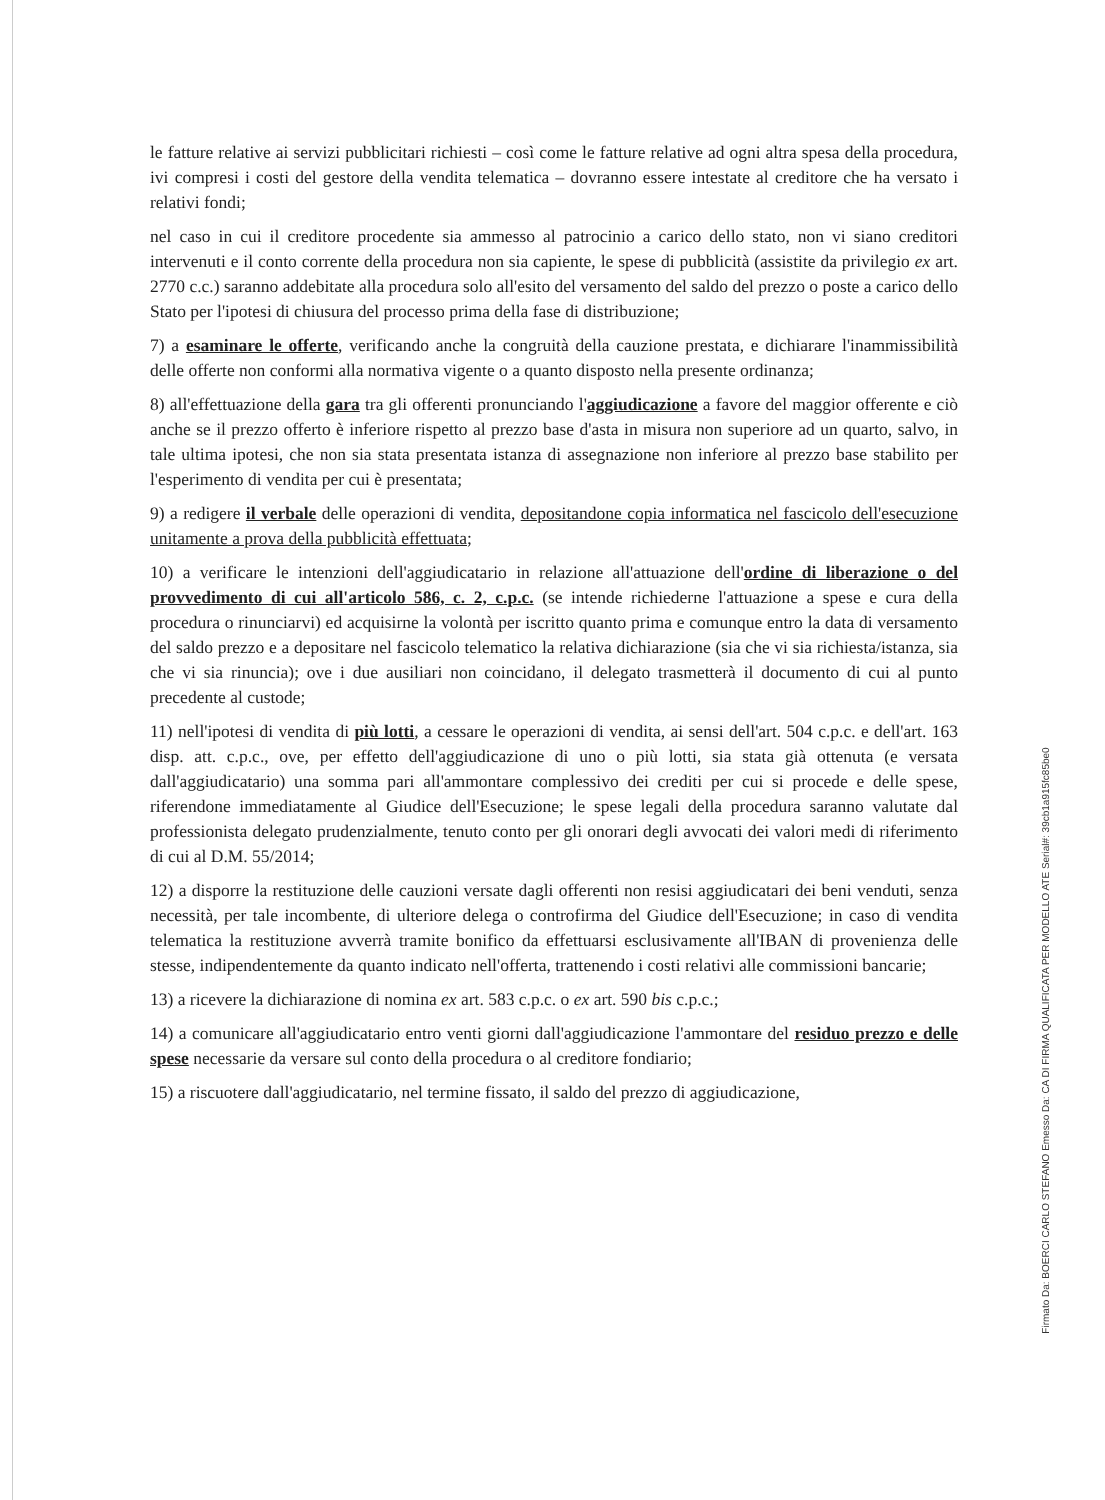le fatture relative ai servizi pubblicitari richiesti – così come le fatture relative ad ogni altra spesa della procedura, ivi compresi i costi del gestore della vendita telematica – dovranno essere intestate al creditore che ha versato i relativi fondi;
nel caso in cui il creditore procedente sia ammesso al patrocinio a carico dello stato, non vi siano creditori intervenuti e il conto corrente della procedura non sia capiente, le spese di pubblicità (assistite da privilegio ex art. 2770 c.c.) saranno addebitate alla procedura solo all'esito del versamento del saldo del prezzo o poste a carico dello Stato per l'ipotesi di chiusura del processo prima della fase di distribuzione;
7) a esaminare le offerte, verificando anche la congruità della cauzione prestata, e dichiarare l'inammissibilità delle offerte non conformi alla normativa vigente o a quanto disposto nella presente ordinanza;
8) all'effettuazione della gara tra gli offerenti pronunciando l'aggiudicazione a favore del maggior offerente e ciò anche se il prezzo offerto è inferiore rispetto al prezzo base d'asta in misura non superiore ad un quarto, salvo, in tale ultima ipotesi, che non sia stata presentata istanza di assegnazione non inferiore al prezzo base stabilito per l'esperimento di vendita per cui è presentata;
9) a redigere il verbale delle operazioni di vendita, depositandone copia informatica nel fascicolo dell'esecuzione unitamente a prova della pubblicità effettuata;
10) a verificare le intenzioni dell'aggiudicatario in relazione all'attuazione dell'ordine di liberazione o del provvedimento di cui all'articolo 586, c. 2, c.p.c. (se intende richiederne l'attuazione a spese e cura della procedura o rinunciarvi) ed acquisirne la volontà per iscritto quanto prima e comunque entro la data di versamento del saldo prezzo e a depositare nel fascicolo telematico la relativa dichiarazione (sia che vi sia richiesta/istanza, sia che vi sia rinuncia); ove i due ausiliari non coincidano, il delegato trasmetterà il documento di cui al punto precedente al custode;
11) nell'ipotesi di vendita di più lotti, a cessare le operazioni di vendita, ai sensi dell'art. 504 c.p.c. e dell'art. 163 disp. att. c.p.c., ove, per effetto dell'aggiudicazione di uno o più lotti, sia stata già ottenuta (e versata dall'aggiudicatario) una somma pari all'ammontare complessivo dei crediti per cui si procede e delle spese, riferendone immediatamente al Giudice dell'Esecuzione; le spese legali della procedura saranno valutate dal professionista delegato prudenzialmente, tenuto conto per gli onorari degli avvocati dei valori medi di riferimento di cui al D.M. 55/2014;
12) a disporre la restituzione delle cauzioni versate dagli offerenti non resisi aggiudicatari dei beni venduti, senza necessità, per tale incombente, di ulteriore delega o controfirma del Giudice dell'Esecuzione; in caso di vendita telematica la restituzione avverrà tramite bonifico da effettuarsi esclusivamente all'IBAN di provenienza delle stesse, indipendentemente da quanto indicato nell'offerta, trattenendo i costi relativi alle commissioni bancarie;
13) a ricevere la dichiarazione di nomina ex art. 583 c.p.c. o ex art. 590 bis c.p.c.;
14) a comunicare all'aggiudicatario entro venti giorni dall'aggiudicazione l'ammontare del residuo prezzo e delle spese necessarie da versare sul conto della procedura o al creditore fondiario;
15) a riscuotere dall'aggiudicatario, nel termine fissato, il saldo del prezzo di aggiudicazione,
Firmato Da: BOERCI CARLO STEFANO Emesso Da: CA DI FIRMA QUALIFICATA PER MODELLO ATE Serial#: 39cb1a915fc85be0